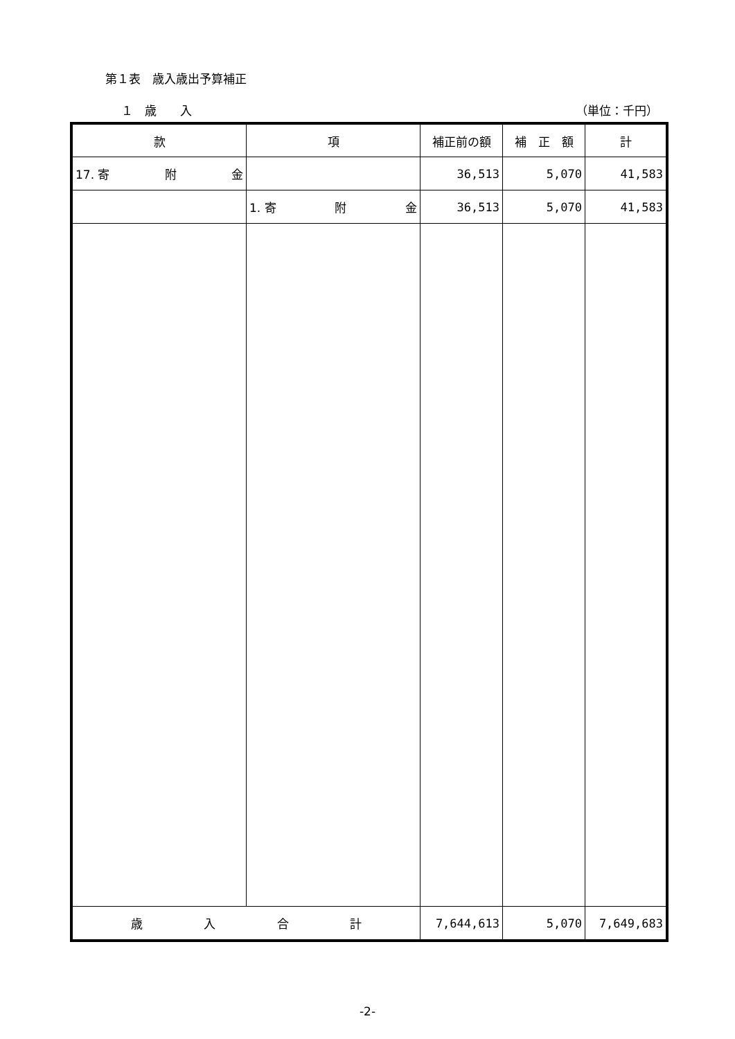第１表　歳入歳出予算補正
１　歳　　入 （単位：千円）
| 款 | 項 | 補正前の額 | 補 正 額 | 計 |
| --- | --- | --- | --- | --- |
| 17. 寄 附 金 | | 36,513 | 5,070 | 41,583 |
| | 1. 寄 附 金 | 36,513 | 5,070 | 41,583 |
| 歳 入 合 計 | | 7,644,613 | 5,070 | 7,649,683 |
-2-